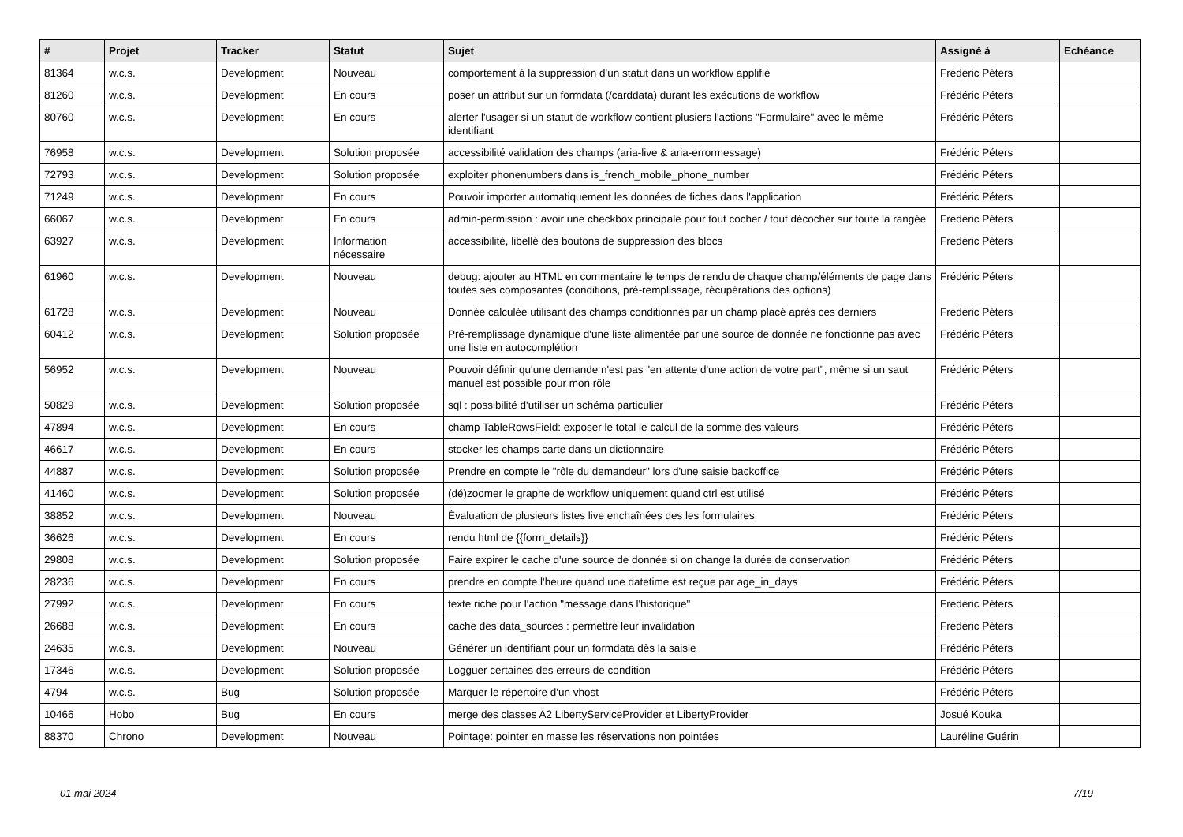| # | Projet | Tracker | Statut | Sujet | Assigné à | Echéance |
| --- | --- | --- | --- | --- | --- | --- |
| 81364 | w.c.s. | Development | Nouveau | comportement à la suppression d'un statut dans un workflow applifié | Frédéric Péters | |
| 81260 | w.c.s. | Development | En cours | poser un attribut sur un formdata (/carddata) durant les exécutions de workflow | Frédéric Péters | |
| 80760 | w.c.s. | Development | En cours | alerter l'usager si un statut de workflow contient plusiers l'actions "Formulaire" avec le même identifiant | Frédéric Péters | |
| 76958 | w.c.s. | Development | Solution proposée | accessibilité validation des champs (aria-live & aria-errormessage) | Frédéric Péters | |
| 72793 | w.c.s. | Development | Solution proposée | exploiter phonenumbers dans is_french_mobile_phone_number | Frédéric Péters | |
| 71249 | w.c.s. | Development | En cours | Pouvoir importer automatiquement les données de fiches dans l'application | Frédéric Péters | |
| 66067 | w.c.s. | Development | En cours | admin-permission : avoir une checkbox principale pour tout cocher / tout décocher sur toute la rangée | Frédéric Péters | |
| 63927 | w.c.s. | Development | Information nécessaire | accessibilité, libellé des boutons de suppression des blocs | Frédéric Péters | |
| 61960 | w.c.s. | Development | Nouveau | debug: ajouter au HTML en commentaire le temps de rendu de chaque champ/éléments de page dans toutes ses composantes (conditions, pré-remplissage, récupérations des options) | Frédéric Péters | |
| 61728 | w.c.s. | Development | Nouveau | Donnée calculée utilisant des champs conditionnés par un champ placé après ces derniers | Frédéric Péters | |
| 60412 | w.c.s. | Development | Solution proposée | Pré-remplissage dynamique d'une liste alimentée par une source de donnée ne fonctionne pas avec une liste en autocomplétion | Frédéric Péters | |
| 56952 | w.c.s. | Development | Nouveau | Pouvoir définir qu'une demande n'est pas "en attente d'une action de votre part", même si un saut manuel est possible pour mon rôle | Frédéric Péters | |
| 50829 | w.c.s. | Development | Solution proposée | sql : possibilité d'utiliser un schéma particulier | Frédéric Péters | |
| 47894 | w.c.s. | Development | En cours | champ TableRowsField: exposer le total le calcul de la somme des valeurs | Frédéric Péters | |
| 46617 | w.c.s. | Development | En cours | stocker les champs carte dans un dictionnaire | Frédéric Péters | |
| 44887 | w.c.s. | Development | Solution proposée | Prendre en compte le "rôle du demandeur" lors d'une saisie backoffice | Frédéric Péters | |
| 41460 | w.c.s. | Development | Solution proposée | (dé)zoomer le graphe de workflow uniquement quand ctrl est utilisé | Frédéric Péters | |
| 38852 | w.c.s. | Development | Nouveau | Évaluation de plusieurs listes live enchaînées des les formulaires | Frédéric Péters | |
| 36626 | w.c.s. | Development | En cours | rendu html de {{form_details}} | Frédéric Péters | |
| 29808 | w.c.s. | Development | Solution proposée | Faire expirer le cache d'une source de donnée si on change la durée de conservation | Frédéric Péters | |
| 28236 | w.c.s. | Development | En cours | prendre en compte l'heure quand une datetime est reçue par age_in_days | Frédéric Péters | |
| 27992 | w.c.s. | Development | En cours | texte riche pour l'action "message dans l'historique" | Frédéric Péters | |
| 26688 | w.c.s. | Development | En cours | cache des data_sources : permettre leur invalidation | Frédéric Péters | |
| 24635 | w.c.s. | Development | Nouveau | Générer un identifiant pour un formdata dès la saisie | Frédéric Péters | |
| 17346 | w.c.s. | Development | Solution proposée | Logguer certaines des erreurs de condition | Frédéric Péters | |
| 4794 | w.c.s. | Bug | Solution proposée | Marquer le répertoire d'un vhost | Frédéric Péters | |
| 10466 | Hobo | Bug | En cours | merge des classes A2 LibertyServiceProvider et LibertyProvider | Josué Kouka | |
| 88370 | Chrono | Development | Nouveau | Pointage: pointer en masse les réservations non pointées | Lauréline Guérin | |
01 mai 2024 7/19